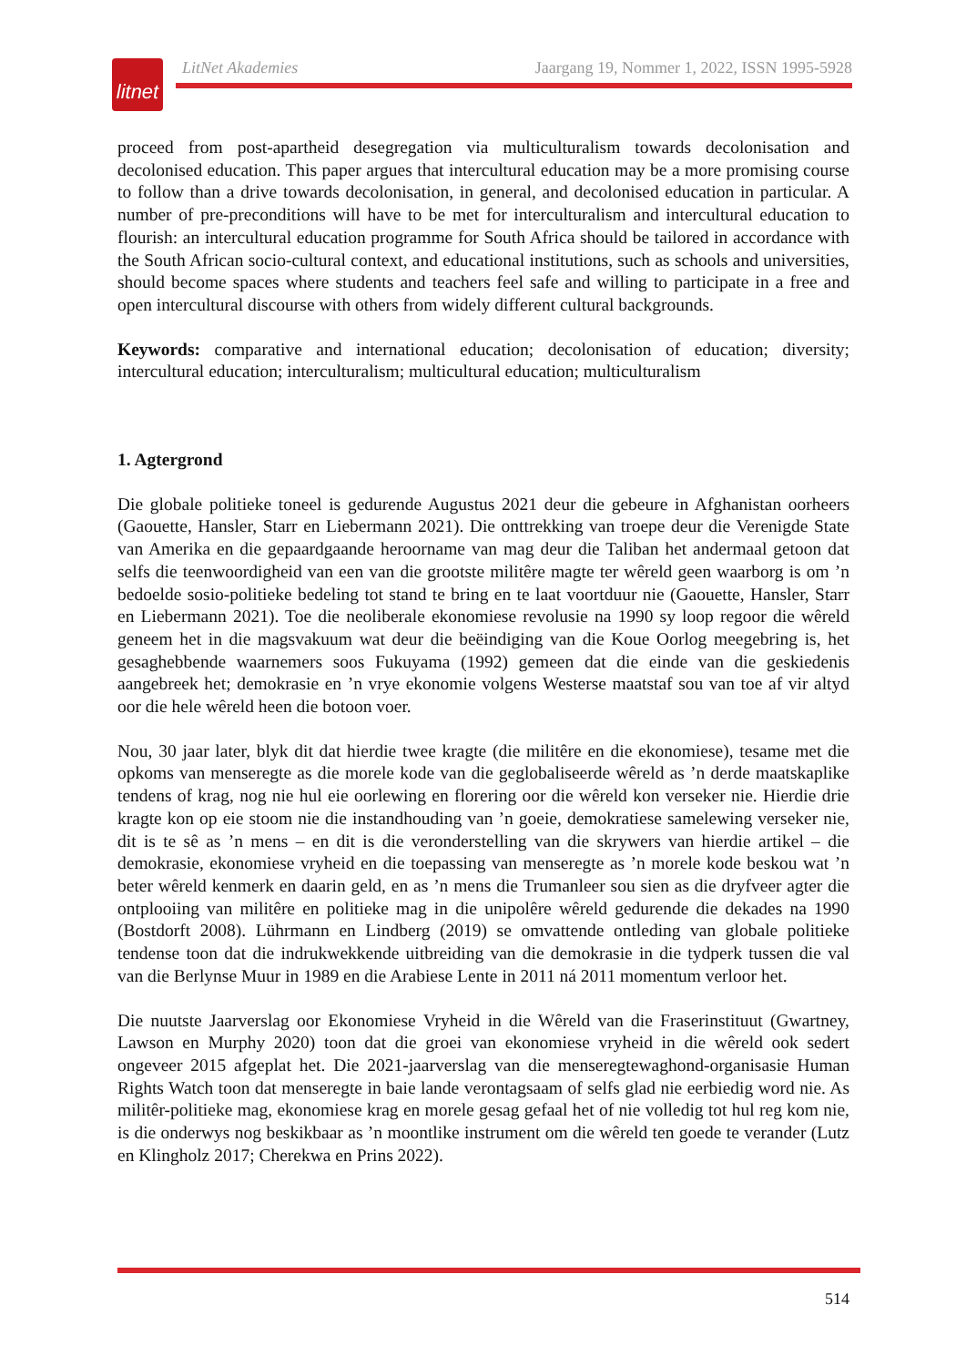litnet
LitNet Akademies Jaargang 19, Nommer 1, 2022, ISSN 1995-5928
proceed from post-apartheid desegregation via multiculturalism towards decolonisation and decolonised education. This paper argues that intercultural education may be a more promising course to follow than a drive towards decolonisation, in general, and decolonised education in particular. A number of pre-preconditions will have to be met for interculturalism and intercultural education to flourish: an intercultural education programme for South Africa should be tailored in accordance with the South African socio-cultural context, and educational institutions, such as schools and universities, should become spaces where students and teachers feel safe and willing to participate in a free and open intercultural discourse with others from widely different cultural backgrounds.
Keywords: comparative and international education; decolonisation of education; diversity; intercultural education; interculturalism; multicultural education; multiculturalism
1. Agtergrond
Die globale politieke toneel is gedurende Augustus 2021 deur die gebeure in Afghanistan oorheers (Gaouette, Hansler, Starr en Liebermann 2021). Die onttrekking van troepe deur die Verenigde State van Amerika en die gepaardgaande heroorname van mag deur die Taliban het andermaal getoon dat selfs die teenwoordigheid van een van die grootste militêre magte ter wêreld geen waarborg is om ’n bedoelde sosio-politieke bedeling tot stand te bring en te laat voortduur nie (Gaouette, Hansler, Starr en Liebermann 2021). Toe die neoliberale ekonomiese revolusie na 1990 sy loop regoor die wêreld geneem het in die magsvakuum wat deur die beëindiging van die Koue Oorlog meegebring is, het gesaghebbende waarnemers soos Fukuyama (1992) gemeen dat die einde van die geskiedenis aangebreek het; demokrasie en ’n vrye ekonomie volgens Westerse maatstaf sou van toe af vir altyd oor die hele wêreld heen die botoon voer.
Nou, 30 jaar later, blyk dit dat hierdie twee kragte (die militêre en die ekonomiese), tesame met die opkoms van menseregte as die morele kode van die geglobaliseerde wêreld as ’n derde maatskaplike tendens of krag, nog nie hul eie oorlewing en florering oor die wêreld kon verseker nie. Hierdie drie kragte kon op eie stoom nie die instandhouding van ’n goeie, demokratiese samelewing verseker nie, dit is te sê as ’n mens – en dit is die veronderstelling van die skrywers van hierdie artikel – die demokrasie, ekonomiese vryheid en die toepassing van menseregte as ’n morele kode beskou wat ’n beter wêreld kenmerk en daarin geld, en as ’n mens die Trumanleer sou sien as die dryfveer agter die ontplooiing van militêre en politieke mag in die unipolêre wêreld gedurende die dekades na 1990 (Bostdorft 2008). Lührmann en Lindberg (2019) se omvattende ontleding van globale politieke tendense toon dat die indrukwekkende uitbreiding van die demokrasie in die tydperk tussen die val van die Berlynse Muur in 1989 en die Arabiese Lente in 2011 ná 2011 momentum verloor het.
Die nuutste Jaarverslag oor Ekonomiese Vryheid in die Wêreld van die Fraserinstituut (Gwartney, Lawson en Murphy 2020) toon dat die groei van ekonomiese vryheid in die wêreld ook sedert ongeveer 2015 afgeplat het. Die 2021-jaarverslag van die menseregtewaghond-organisasie Human Rights Watch toon dat menseregte in baie lande verontagsaam of selfs glad nie eerbiedig word nie. As militêr-politieke mag, ekonomiese krag en morele gesag gefaal het of nie volledig tot hul reg kom nie, is die onderwys nog beskikbaar as ’n moontlike instrument om die wêreld ten goede te verander (Lutz en Klingholz 2017; Cherekwa en Prins 2022).
514